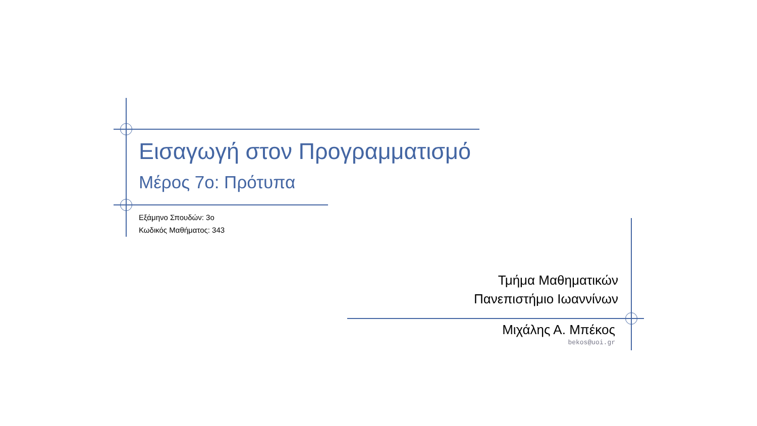Εισαγωγή στον Προγραμματισμό
Μέρος 7ο: Πρότυπα
Εξάμηνο Σπουδών: 3ο
Κωδικός Μαθήματος: 343
Τμήμα Μαθηματικών
Πανεπιστήμιο Ιωαννίνων
Μιχάλης Α. Μπέκος
bekos@uoi.gr